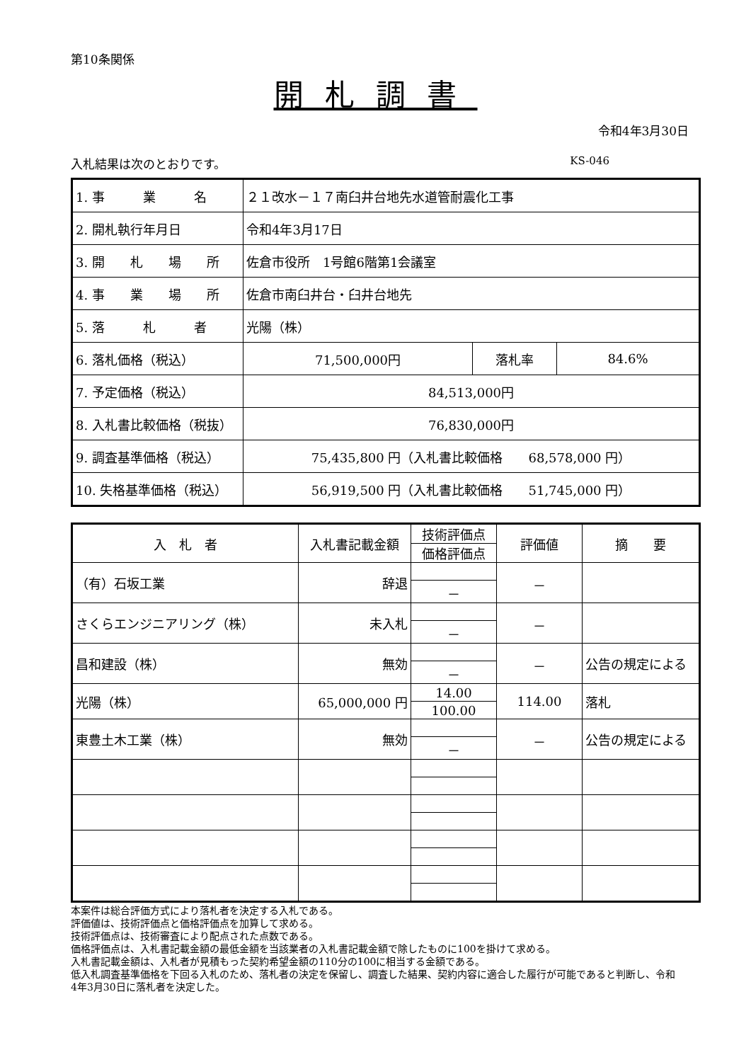第10条関係
開札調書
令和4年3月30日
入札結果は次のとおりです。 KS-046
| 1. 事 業 名 | ２１改水－１７南臼井台地先水道管耐震化工事 | | |
| 2. 開札執行年月日 | 令和4年3月17日 | | |
| 3. 開 札 場 所 | 佐倉市役所 1号館6階第1会議室 | | |
| 4. 事 業 場 所 | 佐倉市南臼井台・臼井台地先 | | |
| 5. 落 札 者 | 光陽（株） | | |
| 6. 落札価格（税込） | 71,500,000円 | 落札率 | 84.6% |
| 7. 予定価格（税込） | 84,513,000円 | | |
| 8. 入札書比較価格（税抜） | 76,830,000円 | | |
| 9. 調査基準価格（税込） | 75,435,800 円（入札書比較価格 68,578,000 円） | | |
| 10. 失格基準価格（税込） | 56,919,500 円（入札書比較価格 51,745,000 円） | | |
| 入 札 者 | 入札書記載金額 | 技術評価点 | 評価値 | 摘 要 |
| --- | --- | --- | --- | --- |
| | | 価格評価点 | | |
| （有）石坂工業 | 辞退 | | － | |
| | | － | | |
| さくらエンジニアリング（株） | 未入札 | | － | |
| | | － | | |
| 昌和建設（株） | 無効 | | － | 公告の規定による |
| | | － | | |
| 光陽（株） | 65,000,000 円 | 14.00 | 114.00 | 落札 |
| | | 100.00 | | |
| 東豊土木工業（株） | 無効 | | － | 公告の規定による |
| | | － | | |
本案件は総合評価方式により落札者を決定する入札である。
評価値は、技術評価点と価格評価点を加算して求める。
技術評価点は、技術審査により配点された点数である。
価格評価点は、入札書記載金額の最低金額を当該業者の入札書記載金額で除したものに100を掛けて求める。
入札書記載金額は、入札者が見積もった契約希望金額の110分の100に相当する金額である。
低入札調査基準価格を下回る入札のため、落札者の決定を保留し、調査した結果、契約内容に適合した履行が可能であると判断し、令和4年3月30日に落札者を決定した。